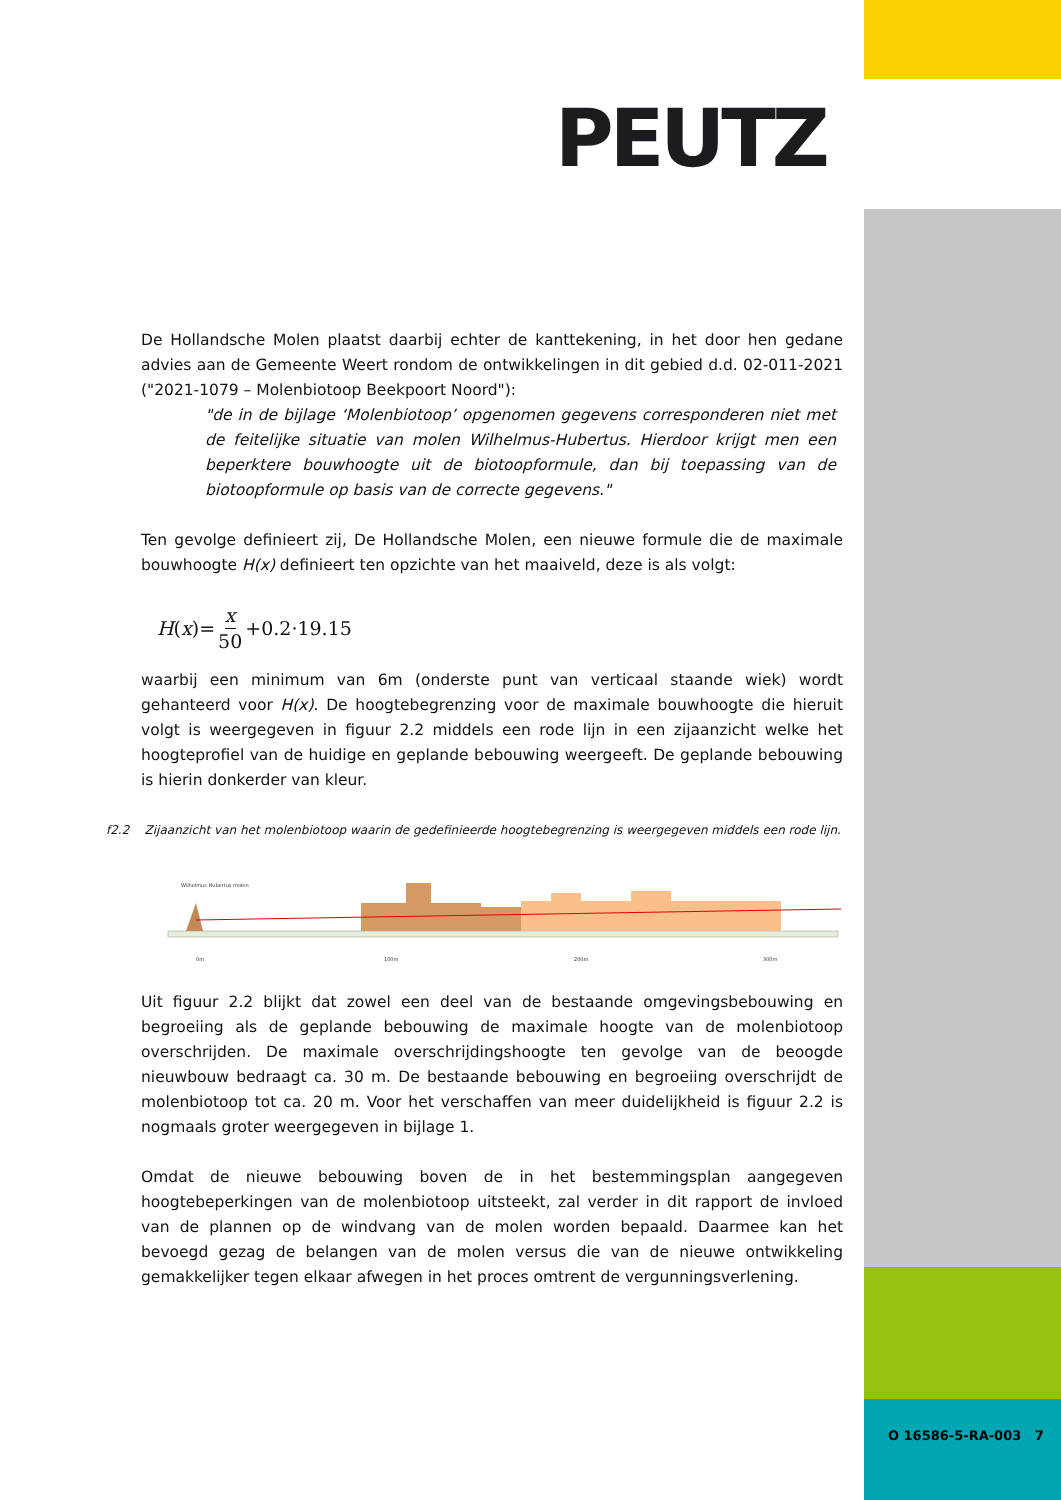PEUTZ
De Hollandsche Molen plaatst daarbij echter de kanttekening, in het door hen gedane advies aan de Gemeente Weert rondom de ontwikkelingen in dit gebied d.d. 02-011-2021 ("2021-1079 – Molenbiotoop Beekpoort Noord"):
"de in de bijlage ‘Molenbiotoop’ opgenomen gegevens corresponderen niet met de feitelijke situatie van molen Wilhelmus-Hubertus. Hierdoor krijgt men een beperktere bouwhoogte uit de biotoopformule, dan bij toepassing van de biotoopformule op basis van de correcte gegevens."
Ten gevolge definieert zij, De Hollandsche Molen, een nieuwe formule die de maximale bouwhoogte H(x) definieert ten opzichte van het maaiveld, deze is als volgt:
H (x)= x 50 +0.2·19.15
waarbij een minimum van 6m (onderste punt van verticaal staande wiek) wordt gehanteerd voor H(x). De hoogtebegrenzing voor de maximale bouwhoogte die hieruit volgt is weergegeven in figuur 2.2 middels een rode lijn in een zijaanzicht welke het hoogteprofiel van de huidige en geplande bebouwing weergeeft. De geplande bebouwing is hierin donkerder van kleur.
f2.2 Zijaanzicht van het molenbiotoop waarin de gedefinieerde hoogtebegrenzing is weergegeven middels een rode lijn.
0m
100m
200m
300m
Wilhelmus Hubertus molen
Uit figuur 2.2 blijkt dat zowel een deel van de bestaande omgevingsbebouwing en begroeiing als de geplande bebouwing de maximale hoogte van de molenbiotoop overschrijden. De maximale overschrijdingshoogte ten gevolge van de beoogde nieuwbouw bedraagt ca. 30 m. De bestaande bebouwing en begroeiing overschrijdt de molenbiotoop tot ca. 20 m. Voor het verschaffen van meer duidelijkheid is figuur 2.2 is nogmaals groter weergegeven in bijlage 1.
Omdat de nieuwe bebouwing boven de in het bestemmingsplan aangegeven hoogtebeperkingen van de molenbiotoop uitsteekt, zal verder in dit rapport de invloed van de plannen op de windvang van de molen worden bepaald. Daarmee kan het bevoegd gezag de belangen van de molen versus die van de nieuwe ontwikkeling gemakkelijker tegen elkaar afwegen in het proces omtrent de vergunningsverlening.
O 16586-5-RA-003 7